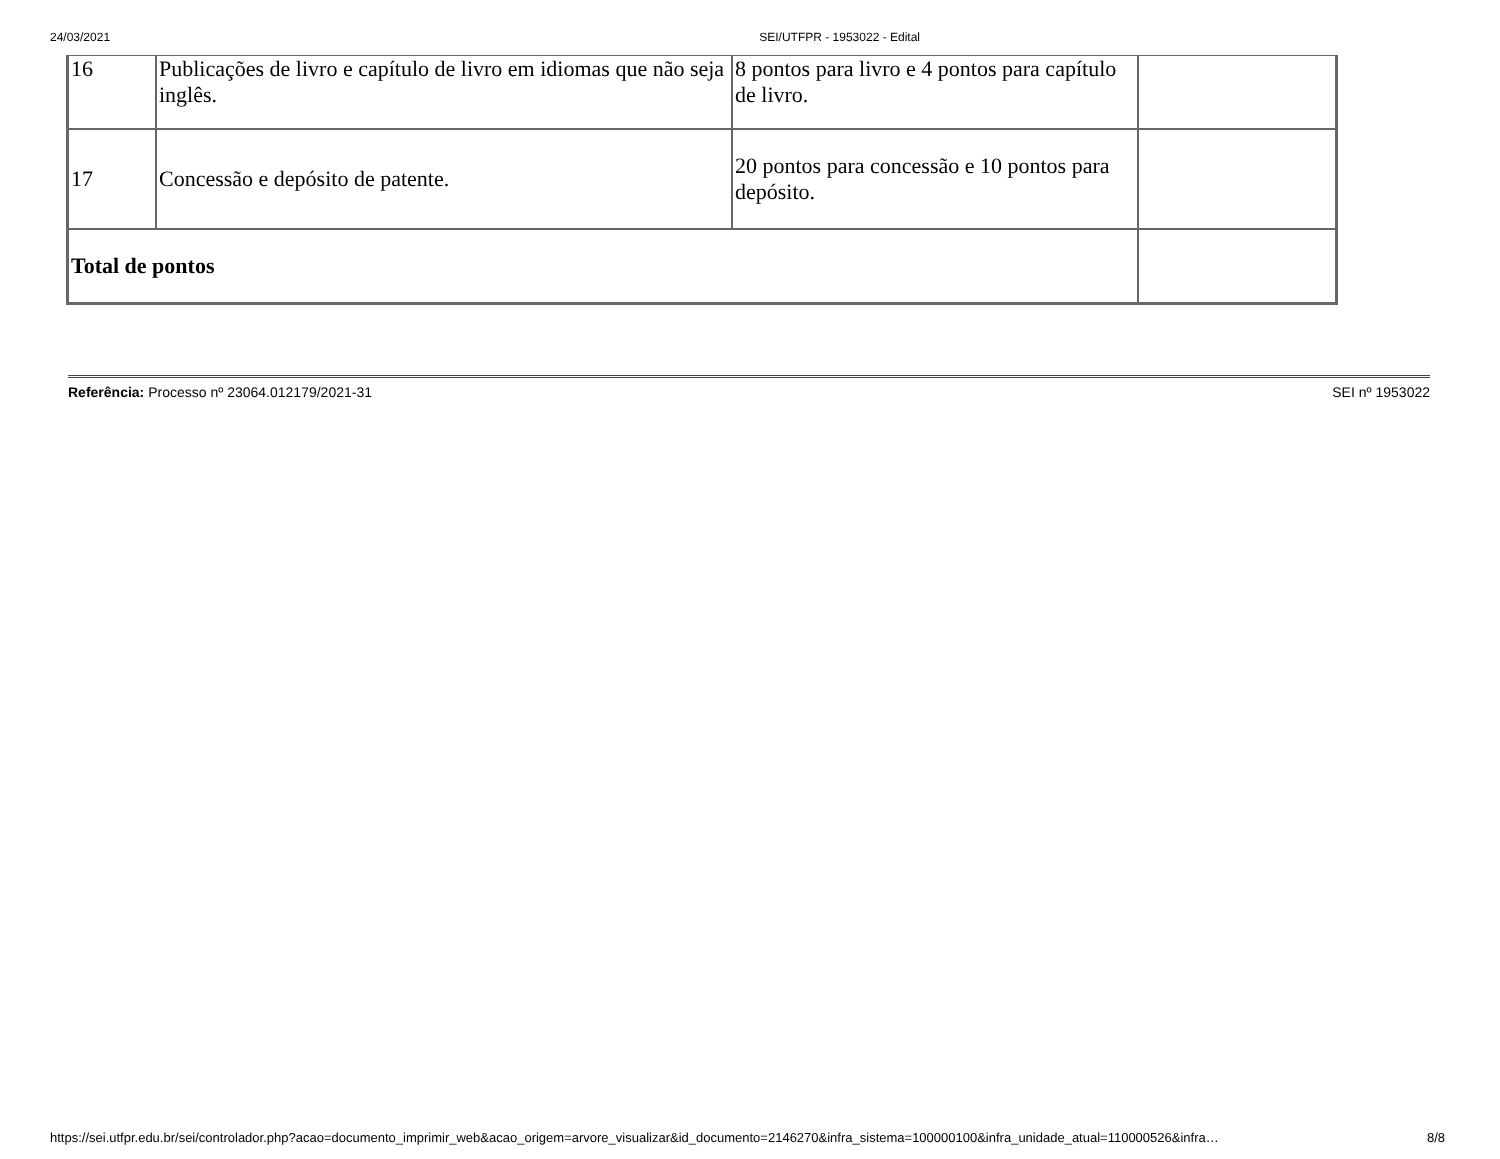24/03/2021 SEI/UTFPR - 1953022 - Edital
| 16 | Publicações de livro e capítulo de livro em idiomas que não seja inglês. | 8 pontos para livro e 4 pontos para capítulo de livro. | |
| 17 | Concessão e depósito de patente. | 20 pontos para concessão e 10 pontos para depósito. | |
| Total de pontos | | | |
Referência: Processo nº 23064.012179/2021-31 SEI nº 1953022
https://sei.utfpr.edu.br/sei/controlador.php?acao=documento_imprimir_web&acao_origem=arvore_visualizar&id_documento=2146270&infra_sistema=100000100&infra_unidade_atual=110000526&infra… 8/8